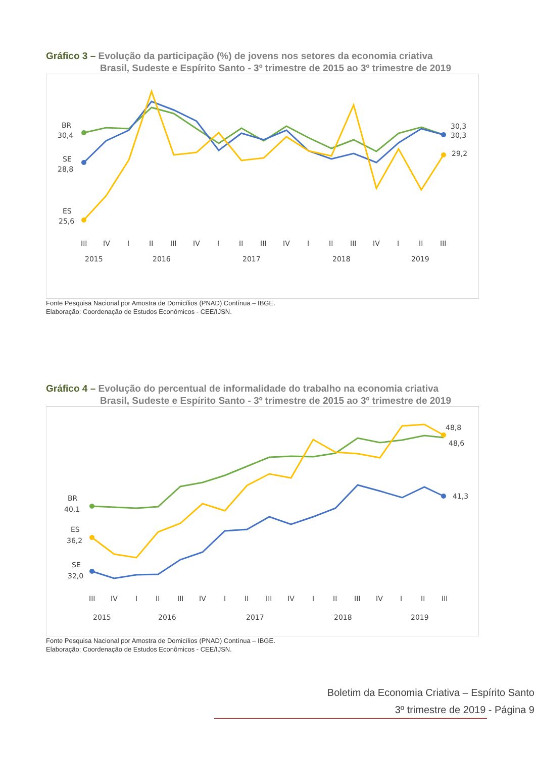Gráfico 3 – Evolução da participação (%) de jovens nos setores da economia criativa
Brasil, Sudeste e Espírito Santo - 3º trimestre de 2015 ao 3º trimestre de 2019
BR
30,4
SE
28,8
ES
25,6
30,3
30,3
29,2
III
IV
I
II
III
IV
I
II
III
IV
I
II
III
IV
I
II
III
2015
2016
2017
2018
2019
Fonte Pesquisa Nacional por Amostra de Domicílios (PNAD) Contínua – IBGE.
Elaboração: Coordenação de Estudos Econômicos - CEE/IJSN.
Gráfico 4 – Evolução do percentual de informalidade do trabalho na economia criativa
Brasil, Sudeste e Espírito Santo - 3º trimestre de 2015 ao 3º trimestre de 2019
BR
40,1
ES
36,2
SE
32,0
48,8
48,6
41,3
III
IV
I
II
III
IV
I
II
III
IV
I
II
III
IV
I
II
III
2015
2016
2017
2018
2019
Fonte Pesquisa Nacional por Amostra de Domicílios (PNAD) Contínua – IBGE.
Elaboração: Coordenação de Estudos Econômicos - CEE/IJSN.
Boletim da Economia Criativa – Espírito Santo
3º trimestre de 2019 - Página 9